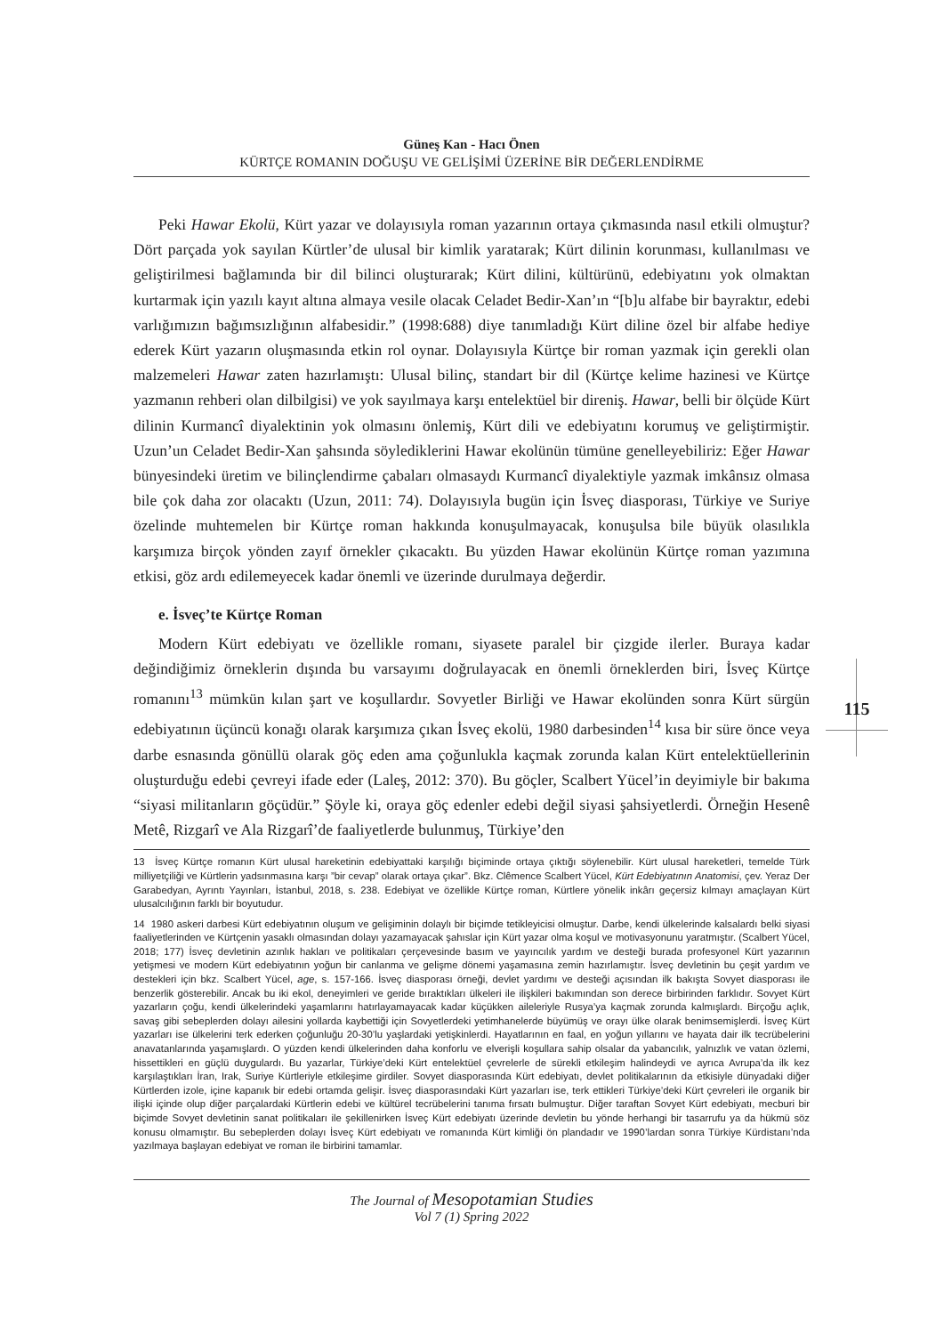Güneş Kan - Hacı Önen
KÜRTÇE ROMANIN DOĞUŞU VE GELİŞİMİ ÜZERİNE BİR DEĞERLENDİRME
115
Peki Hawar Ekolü, Kürt yazar ve dolayısıyla roman yazarının ortaya çıkmasında nasıl etkili olmuştur? Dört parçada yok sayılan Kürtler’de ulusal bir kimlik yaratarak; Kürt dilinin korunması, kullanılması ve geliştirilmesi bağlamında bir dil bilinci oluşturarak; Kürt dilini, kültürünü, edebiyatını yok olmaktan kurtarmak için yazılı kayıt altına almaya vesile olacak Celadet Bedir-Xan’ın “[b]u alfabe bir bayraktır, edebi varlığımızın bağımsızlığının alfabesidir.” (1998:688) diye tanımladığı Kürt diline özel bir alfabe hediye ederek Kürt yazarın oluşmasında etkin rol oynar. Dolayısıyla Kürtçe bir roman yazmak için gerekli olan malzemeleri Hawar zaten hazırlamıştı: Ulusal bilinç, standart bir dil (Kürtçe kelime hazinesi ve Kürtçe yazmanın rehberi olan dilbilgisi) ve yok sayılmaya karşı entelektüel bir direniş. Hawar, belli bir ölçüde Kürt dilinin Kurmancî diyalektinin yok olmasını önlemiş, Kürt dili ve edebiyatını korumuş ve geliştirmiştir. Uzun’un Celadet Bedir-Xan şahsında söylediklerini Hawar ekolünün tümüne genelleyebiliriz: Eğer Hawar bünyesindeki üretim ve bilinçlendirme çabaları olmasaydı Kurmancî diyalektiyle yazmak imkânsız olmasa bile çok daha zor olacaktı (Uzun, 2011: 74). Dolayısıyla bugün için İsveç diasporası, Türkiye ve Suriye özelinde muhtemelen bir Kürtçe roman hakkında konuşulmayacak, konuşulsa bile büyük olasılıkla karşımıza birçok yönden zayıf örnekler çıkacaktı. Bu yüzden Hawar ekolünün Kürtçe roman yazımına etkisi, göz ardı edilemeyecek kadar önemli ve üzerinde durulmaya değerdir.
e. İsveç’te Kürtçe Roman
Modern Kürt edebiyatı ve özellikle romanı, siyasete paralel bir çizgide ilerler. Buraya kadar değindiğimiz örneklerin dışında bu varsayımı doğrulayacak en önemli örneklerden biri, İsveç Kürtçe romanını<sup>13</sup> mümkün kılan şart ve koşullardır. Sovyetler Birliği ve Hawar ekolünden sonra Kürt sürgün edebiyatının üçüncü konağı olarak karşımıza çıkan İsveç ekolü, 1980 darbesinden<sup>14</sup> kısa bir süre önce veya darbe esnasında gönüllü olarak göç eden ama çoğunlukla kaçmak zorunda kalan Kürt entelektüellerinin oluşturduğu edebi çevreyi ifade eder (Laleş, 2012: 370). Bu göçler, Scalbert Yücel’in deyimiyle bir bakıma “siyasi militanların göçüdür.” Şöyle ki, oraya göç edenler edebi değil siyasi şahsiyetlerdi. Örneğin Hesenê Metê, Rizgarî ve Ala Rizgarî’de faaliyetlerde bulunmuş, Türkiye’den
13 İsveç Kürtçe romanın Kürt ulusal hareketinin edebiyattaki karşılığı biçiminde ortaya çıktığı söylenebilir. Kürt ulusal hareketleri, temelde Türk milliyetçiliği ve Kürtlerin yadsınmasına karşı ”bir cevap” olarak ortaya çıkar”. Bkz. Clêmence Scalbert Yücel, Kürt Edebiyatının Anatomisi, çev. Yeraz Der Garabedyan, Ayrıntı Yayınları, İstanbul, 2018, s. 238. Edebiyat ve özellikle Kürtçe roman, Kürtlere yönelik inkârı geçersiz kılmayı amaçlayan Kürt ulusalcılığının farklı bir boyutudur.
14 1980 askeri darbesi Kürt edebiyatının oluşum ve gelişiminin dolaylı bir biçimde tetikleyicisi olmuştur. Darbe, kendi ülkelerinde kalsalardı belki siyasi faaliyetlerinden ve Kürtçenin yasaklı olmasından dolayı yazamayacak şahıslar için Kürt yazar olma koşul ve motivasyonunu yaratmıştır. (Scalbert Yücel, 2018; 177) İsveç devletinin azınlık hakları ve politikaları çerçevesinde basım ve yayıncılık yardım ve desteği burada profesyonel Kürt yazarının yetişmesi ve modern Kürt edebiyatının yoğun bir canlanma ve gelişme dönemi yaşamasına zemin hazırlamıştır. İsveç devletinin bu çeşit yardım ve destekleri için bkz. Scalbert Yücel, age, s. 157-166. İsveç diasporası örneği, devlet yardımı ve desteği açısından ilk bakışta Sovyet diasporası ile benzerlik gösterebilir. Ancak bu iki ekol, deneyimleri ve geride bıraktıkları ülkeleri ile ilişkileri bakımından son derece birbirinden farklıdır. Sovyet Kürt yazarların çoğu, kendi ülkelerindeki yaşamlarını hatırlayamayacak kadar küçükken aileleriyle Rusya’ya kaçmak zorunda kalmışlardı. Birçoğu açlık, savaş gibi sebeplerden dolayı ailesini yollarda kaybettiği için Sovyetlerdeki yetimhanelerde büyümüş ve orayı ülke olarak benimsemişlerdi. İsveç Kürt yazarları ise ülkelerini terk ederken çoğunluğu 20-30’lu yaşlardaki yetişkinlerdi. Hayatlarının en faal, en yoğun yıllarını ve hayata dair ilk tecrübelerini anavatanlarında yaşamışlardı. O yüzden kendi ülkelerinden daha konforlu ve elverişli koşullara sahip olsalar da yabancılık, yalnızlık ve vatan özlemi, hissettikleri en güçlü duygulardı. Bu yazarlar, Türkiye’deki Kürt entelektüel çevrelerle de sürekli etkileşim halindeydi ve ayrıca Avrupa’da ilk kez karşılaştıkları İran, Irak, Suriye Kürtleriyle etkileşime girdiler. Sovyet diasporasında Kürt edebiyatı, devlet politikalarının da etkisiyle dünyadaki diğer Kürtlerden izole, içine kapanık bir edebi ortamda gelişir. İsveç diasporasındaki Kürt yazarları ise, terk ettikleri Türkiye’deki Kürt çevreleri ile organik bir ilişki içinde olup diğer parçalardaki Kürtlerin edebi ve kültürel tecrübelerini tanıma fırsatı bulmuştur. Diğer taraftan Sovyet Kürt edebiyatı, mecburi bir biçimde Sovyet devletinin sanat politikaları ile şekillenirken İsveç Kürt edebiyatı üzerinde devletin bu yönde herhangi bir tasarrufu ya da hükmü söz konusu olmamıştır. Bu sebeplerden dolayı İsveç Kürt edebiyatı ve romanında Kürt kimliği ön plandadır ve 1990’lardan sonra Türkiye Kürdistanı’nda yazılmaya başlayan edebiyat ve roman ile birbirini tamamlar.
The Journal of Mesopotamian Studies
Vol 7 (1) Spring 2022